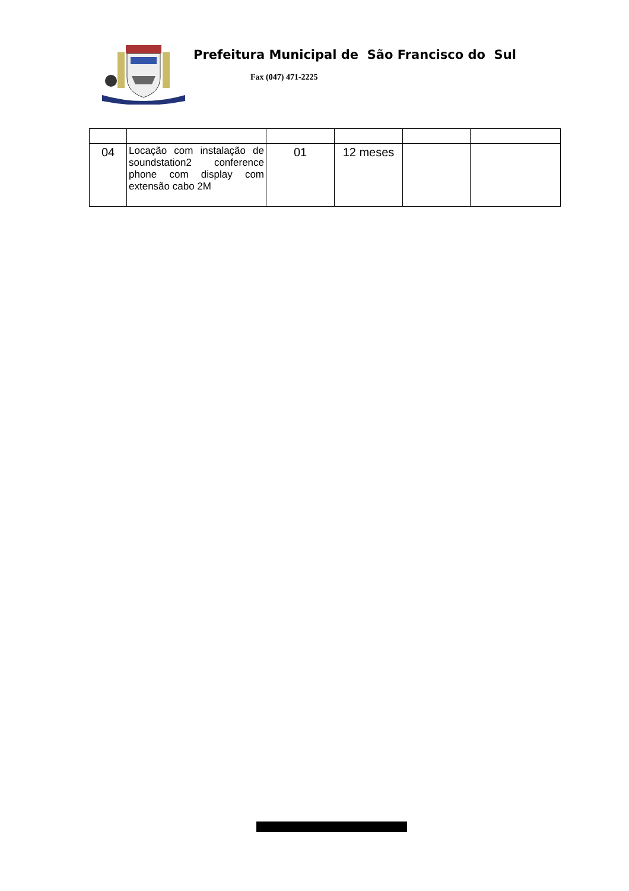Prefeitura Municipal de São Francisco do Sul
Fax (047) 471-2225
| 04 | Locação com instalação de soundstation2 conference phone com display com extensão cabo 2M | 01 | 12 meses | | |